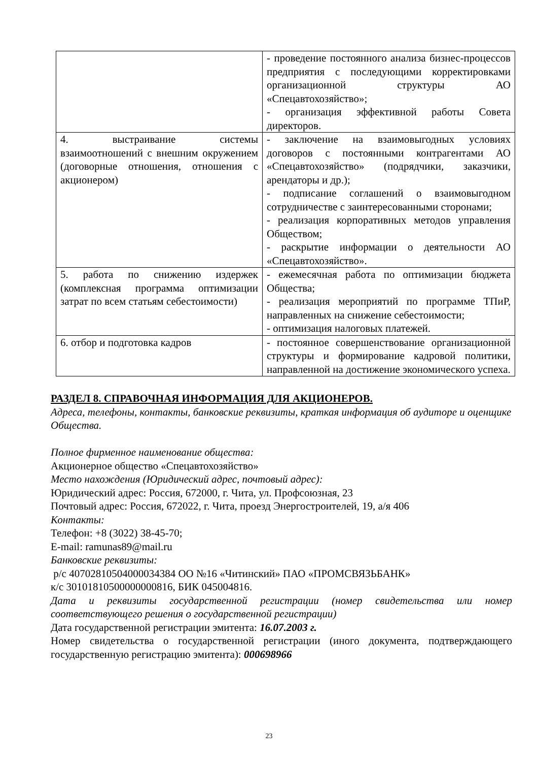| | - проведение постоянного анализа бизнес-процессов предприятия с последующими корректировками организационной структуры АО «Спецавтохозяйство»; - организация эффективной работы Совета директоров. |
| 4. выстраивание системы взаимоотношений с внешним окружением (договорные отношения, отношения с акционером) | - заключение на взаимовыгодных условиях договоров с постоянными контрагентами АО «Спецавтохозяйство» (подрядчики, заказчики, арендаторы и др.); - подписание соглашений о взаимовыгодном сотрудничестве с заинтересованными сторонами; - реализация корпоративных методов управления Обществом; - раскрытие информации о деятельности АО «Спецавтохозяйство». |
| 5. работа по снижению издержек (комплексная программа оптимизации затрат по всем статьям себестоимости) | - ежемесячная работа по оптимизации бюджета Общества; - реализация мероприятий по программе ТПиР, направленных на снижение себестоимости; - оптимизация налоговых платежей. |
| 6. отбор и подготовка кадров | - постоянное совершенствование организационной структуры и формирование кадровой политики, направленной на достижение экономического успеха. |
РАЗДЕЛ 8. СПРАВОЧНАЯ ИНФОРМАЦИЯ ДЛЯ АКЦИОНЕРОВ.
Адреса, телефоны, контакты, банковские реквизиты, краткая информация об аудиторе и оценщике Общества.
Полное фирменное наименование общества:
Акционерное общество «Спецавтохозяйство»
Место нахождения (Юридический адрес, почтовый адрес):
Юридический адрес: Россия, 672000, г. Чита, ул. Профсоюзная, 23
Почтовый адрес: Россия, 672022, г. Чита, проезд Энергостроителей, 19, а/я 406
Контакты:
Телефон: +8 (3022) 38-45-70;
E-mail: ramunas89@mail.ru
Банковские реквизиты:
р/с 40702810504000034384 ОО №16 «Читинский» ПАО «ПРОМСВЯЗЬБАНК»
к/с 30101810500000000816, БИК 045004816.
Дата и реквизиты государственной регистрации (номер свидетельства или номер соответствующего решения о государственной регистрации)
Дата государственной регистрации эмитента: 16.07.2003 г.
Номер свидетельства о государственной регистрации (иного документа, подтверждающего государственную регистрацию эмитента): 000698966
23